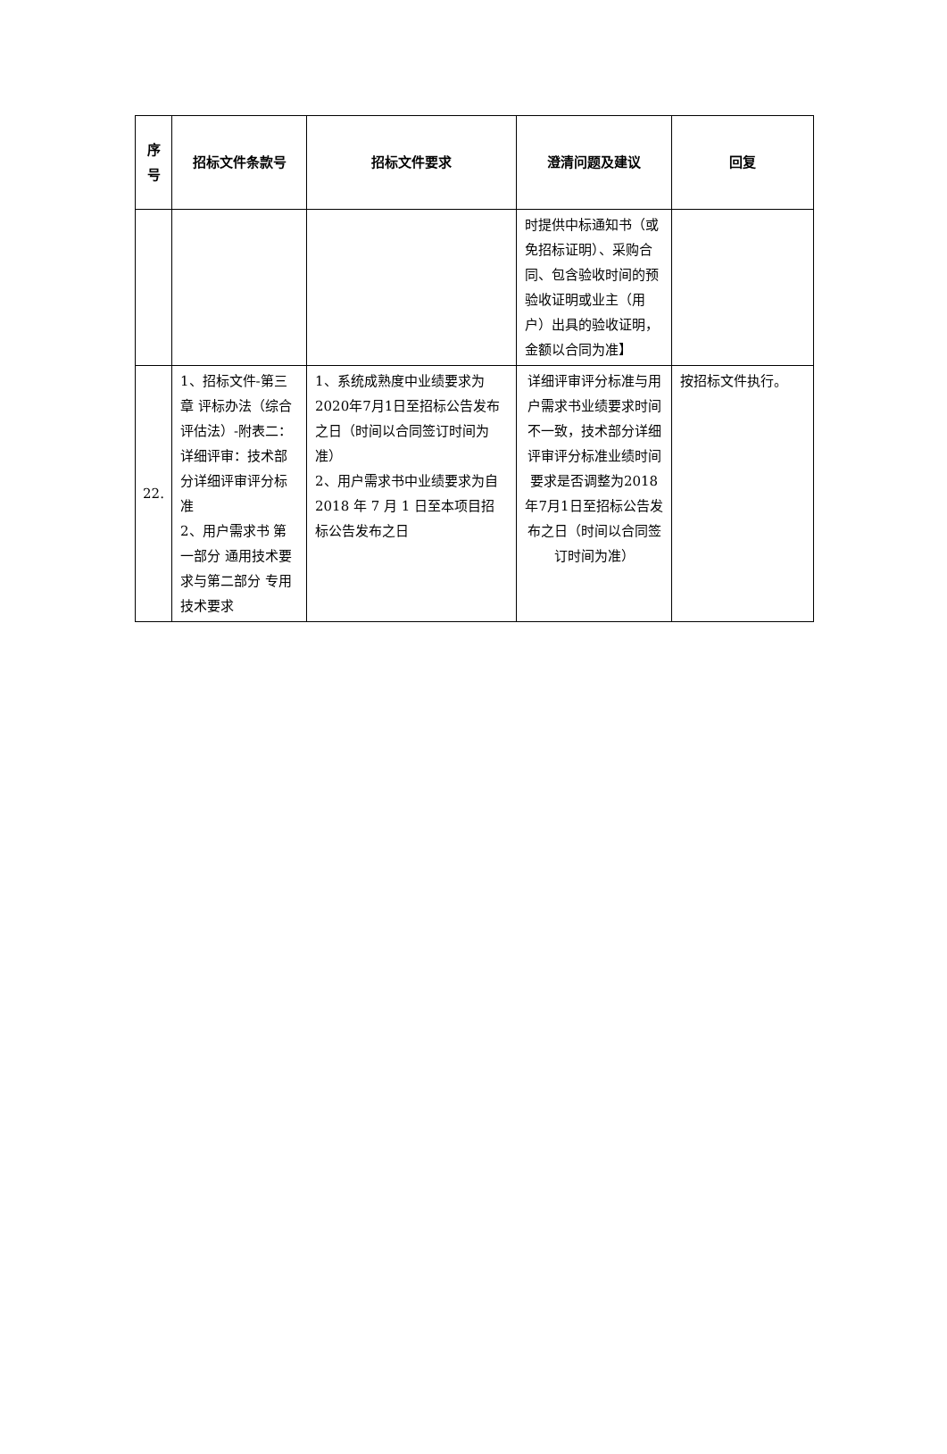| 序 号 | 招标文件条款号 | 招标文件要求 | 澄清问题及建议 | 回复 |
| --- | --- | --- | --- | --- |
| | | | 时提供中标通知书（或免招标证明）、采购合同、包含验收时间的预验收证明或业主（用户）出具的验收证明，金额以合同为准】 | |
| 22. | 1、招标文件-第三章 评标办法（综合评估法）-附表二：详细评审：技术部分详细评审评分标准 2、用户需求书 第一部分 通用技术要求与第二部分 专用技术要求 | 1、系统成熟度中业绩要求为2020年7月1日至招标公告发布之日（时间以合同签订时间为准） 2、用户需求书中业绩要求为自2018 年 7 月 1 日至本项目招标公告发布之日 | 详细评审评分标准与用户需求书业绩要求时间不一致，技术部分详细评审评分标准业绩时间要求是否调整为2018年7月1日至招标公告发布之日（时间以合同签订时间为准） | 按招标文件执行。 |